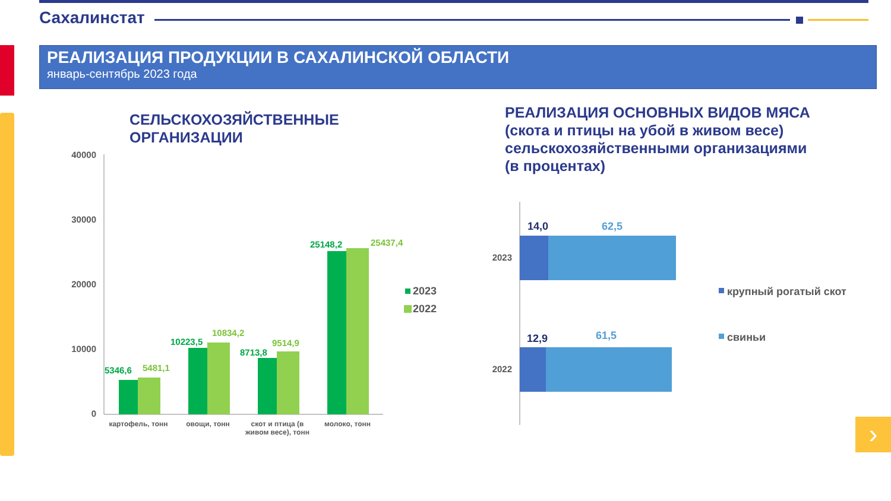Сахалинстат
РЕАЛИЗАЦИЯ ПРОДУКЦИИ В САХАЛИНСКОЙ ОБЛАСТИ
январь-сентябрь 2023 года
СЕЛЬСКОХОЗЯЙСТВЕННЫЕ
ОРГАНИЗАЦИИ
РЕАЛИЗАЦИЯ ОСНОВНЫХ ВИДОВ МЯСА
(скота и птицы на убой в живом весе)
сельскохозяйственными организациями
(в процентах)
40000
30000
20000
10000
0
5346,6
10223,5
8713,8
25148,2
5481,1
10834,2
9514,9
25437,4
картофель, тонн
овощи, тонн
скот и птица (в
живом весе), тонн
молоко, тонн
2023
2022
2023
2022
14,0
62,5
12,9
61,5
крупный рогатый скот
свиньи
›